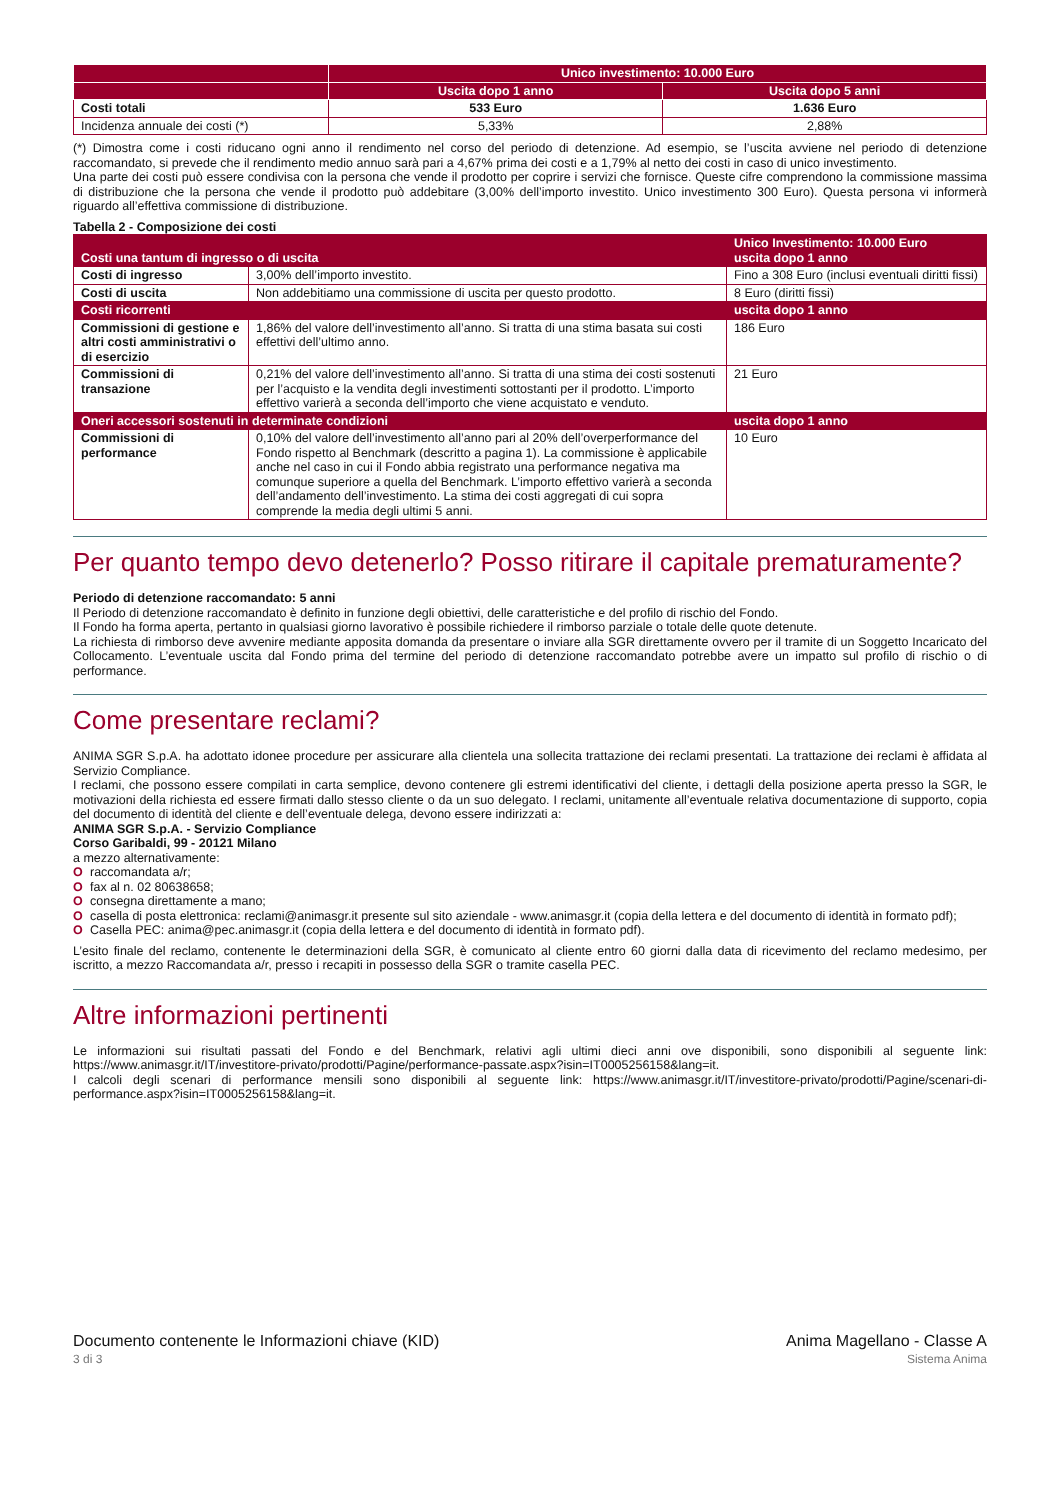| | Unico investimento: 10.000 Euro | |
| --- | --- | --- |
| | Uscita dopo 1 anno | Uscita dopo 5 anni |
| Costi totali | 533 Euro | 1.636 Euro |
| Incidenza annuale dei costi (*) | 5,33% | 2,88% |
(*) Dimostra come i costi riducano ogni anno il rendimento nel corso del periodo di detenzione. Ad esempio, se l’uscita avviene nel periodo di detenzione raccomandato, si prevede che il rendimento medio annuo sarà pari a 4,67% prima dei costi e a 1,79% al netto dei costi in caso di unico investimento.
Una parte dei costi può essere condivisa con la persona che vende il prodotto per coprire i servizi che fornisce. Queste cifre comprendono la commissione massima di distribuzione che la persona che vende il prodotto può addebitare (3,00% dell’importo investito. Unico investimento 300 Euro). Questa persona vi informerà riguardo all’effettiva commissione di distribuzione.
Tabella 2 - Composizione dei costi
| Costi una tantum di ingresso o di uscita | | Unico Investimento: 10.000 Euro uscita dopo 1 anno |
| --- | --- | --- |
| Costi di ingresso | 3,00% dell’importo investito. | Fino a 308 Euro (inclusi eventuali diritti fissi) |
| Costi di uscita | Non addebitiamo una commissione di uscita per questo prodotto. | 8 Euro (diritti fissi) |
| Costi ricorrenti | | uscita dopo 1 anno |
| Commissioni di gestione e altri costi amministrativi o di esercizio | 1,86% del valore dell’investimento all’anno. Si tratta di una stima basata sui costi effettivi dell’ultimo anno. | 186 Euro |
| Commissioni di transazione | 0,21% del valore dell’investimento all’anno. Si tratta di una stima dei costi sostenuti per l’acquisto e la vendita degli investimenti sottostanti per il prodotto. L’importo effettivo varierà a seconda dell’importo che viene acquistato e venduto. | 21 Euro |
| Oneri accessori sostenuti in determinate condizioni | | uscita dopo 1 anno |
| Commissioni di performance | 0,10% del valore dell’investimento all’anno pari al 20% dell’overperformance del Fondo rispetto al Benchmark (descritto a pagina 1). La commissione è applicabile anche nel caso in cui il Fondo abbia registrato una performance negativa ma comunque superiore a quella del Benchmark. L’importo effettivo varierà a seconda dell’andamento dell’investimento. La stima dei costi aggregati di cui sopra comprende la media degli ultimi 5 anni. | 10 Euro |
Per quanto tempo devo detenerlo? Posso ritirare il capitale prematuramente?
Periodo di detenzione raccomandato: 5 anni
Il Periodo di detenzione raccomandato è definito in funzione degli obiettivi, delle caratteristiche e del profilo di rischio del Fondo.
Il Fondo ha forma aperta, pertanto in qualsiasi giorno lavorativo è possibile richiedere il rimborso parziale o totale delle quote detenute.
La richiesta di rimborso deve avvenire mediante apposita domanda da presentare o inviare alla SGR direttamente ovvero per il tramite di un Soggetto Incaricato del Collocamento. L’eventuale uscita dal Fondo prima del termine del periodo di detenzione raccomandato potrebbe avere un impatto sul profilo di rischio o di performance.
Come presentare reclami?
ANIMA SGR S.p.A. ha adottato idonee procedure per assicurare alla clientela una sollecita trattazione dei reclami presentati. La trattazione dei reclami è affidata al Servizio Compliance.
I reclami, che possono essere compilati in carta semplice, devono contenere gli estremi identificativi del cliente, i dettagli della posizione aperta presso la SGR, le motivazioni della richiesta ed essere firmati dallo stesso cliente o da un suo delegato. I reclami, unitamente all’eventuale relativa documentazione di supporto, copia del documento di identità del cliente e dell’eventuale delega, devono essere indirizzati a:
ANIMA SGR S.p.A. - Servizio Compliance
Corso Garibaldi, 99 - 20121 Milano
a mezzo alternativamente:
O raccomandata a/r;
O fax al n. 02 80638658;
O consegna direttamente a mano;
O casella di posta elettronica: reclami@animasgr.it presente sul sito aziendale - www.animasgr.it (copia della lettera e del documento di identità in formato pdf);
O Casella PEC: anima@pec.animasgr.it (copia della lettera e del documento di identità in formato pdf).
L’esito finale del reclamo, contenente le determinazioni della SGR, è comunicato al cliente entro 60 giorni dalla data di ricevimento del reclamo medesimo, per iscritto, a mezzo Raccomandata a/r, presso i recapiti in possesso della SGR o tramite casella PEC.
Altre informazioni pertinenti
Le informazioni sui risultati passati del Fondo e del Benchmark, relativi agli ultimi dieci anni ove disponibili, sono disponibili al seguente link: https://www.animasgr.it/IT/investitore-privato/prodotti/Pagine/performance-passate.aspx?isin=IT0005256158&lang=it.
I calcoli degli scenari di performance mensili sono disponibili al seguente link: https://www.animasgr.it/IT/investitore-privato/prodotti/Pagine/scenari-di-performance.aspx?isin=IT0005256158&lang=it.
Documento contenente le Informazioni chiave (KID)
3 di 3
Anima Magellano - Classe A
Sistema Anima